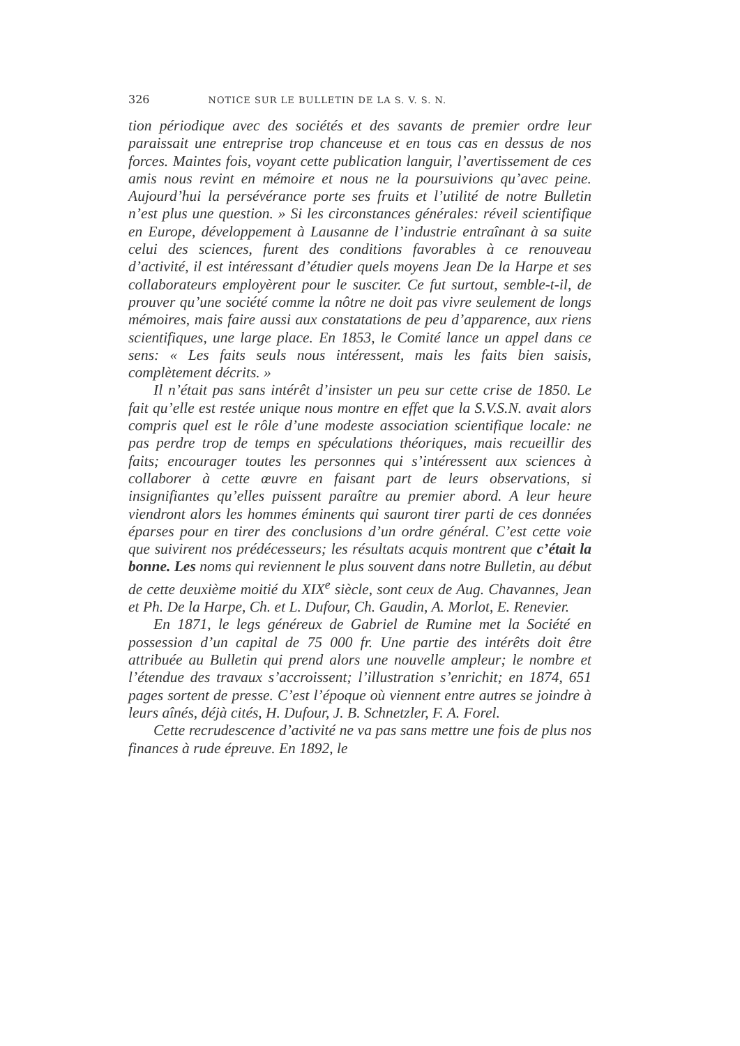326 NOTICE SUR LE BULLETIN DE LA S. V. S. N.
tion périodique avec des sociétés et des savants de premier ordre leur paraissait une entreprise trop chanceuse et en tous cas en dessus de nos forces. Maintes fois, voyant cette publication languir, l’avertissement de ces amis nous revint en mémoire et nous ne la poursuivions qu’avec peine. Aujourd’hui la persévérance porte ses fruits et l’utilité de notre Bulletin n’est plus une question. » Si les circonstances générales: réveil scientifique en Europe, développement à Lausanne de l’industrie entraînant à sa suite celui des sciences, furent des conditions favorables à ce renouveau d’activité, il est intéressant d’étudier quels moyens Jean De la Harpe et ses collaborateurs employèrent pour le susciter. Ce fut surtout, semble-t-il, de prouver qu’une société comme la nôtre ne doit pas vivre seulement de longs mémoires, mais faire aussi aux constatations de peu d’apparence, aux riens scientifiques, une large place. En 1853, le Comité lance un appel dans ce sens: « Les faits seuls nous intéressent, mais les faits bien saisis, complètement décrits. »
Il n’était pas sans intérêt d’insister un peu sur cette crise de 1850. Le fait qu’elle est restée unique nous montre en effet que la S.V.S.N. avait alors compris quel est le rôle d’une modeste association scientifique locale: ne pas perdre trop de temps en spéculations théoriques, mais recueillir des faits; encourager toutes les personnes qui s’intéressent aux sciences à collaborer à cette œuvre en faisant part de leurs observations, si insignifiantes qu’elles puissent paraître au premier abord. A leur heure viendront alors les hommes éminents qui sauront tirer parti de ces données éparses pour en tirer des conclusions d’un ordre général. C’est cette voie que suivirent nos prédécesseurs; les résultats acquis montrent que c’était la bonne. Les noms qui reviennent le plus souvent dans notre Bulletin, au début de cette deuxième moitié du XIX<sup>e</sup> siècle, sont ceux de Aug. Chavannes, Jean et Ph. De la Harpe, Ch. et L. Dufour, Ch. Gaudin, A. Morlot, E. Renevier.
En 1871, le legs généreux de Gabriel de Rumine met la Société en possession d’un capital de 75 000 fr. Une partie des intérêts doit être attribuée au Bulletin qui prend alors une nouvelle ampleur; le nombre et l’étendue des travaux s’accroissent; l’illustration s’enrichit; en 1874, 651 pages sortent de presse. C’est l’époque où viennent entre autres se joindre à leurs aînés, déjà cités, H. Dufour, J. B. Schnetzler, F. A. Forel.
Cette recrudescence d’activité ne va pas sans mettre une fois de plus nos finances à rude épreuve. En 1892, le